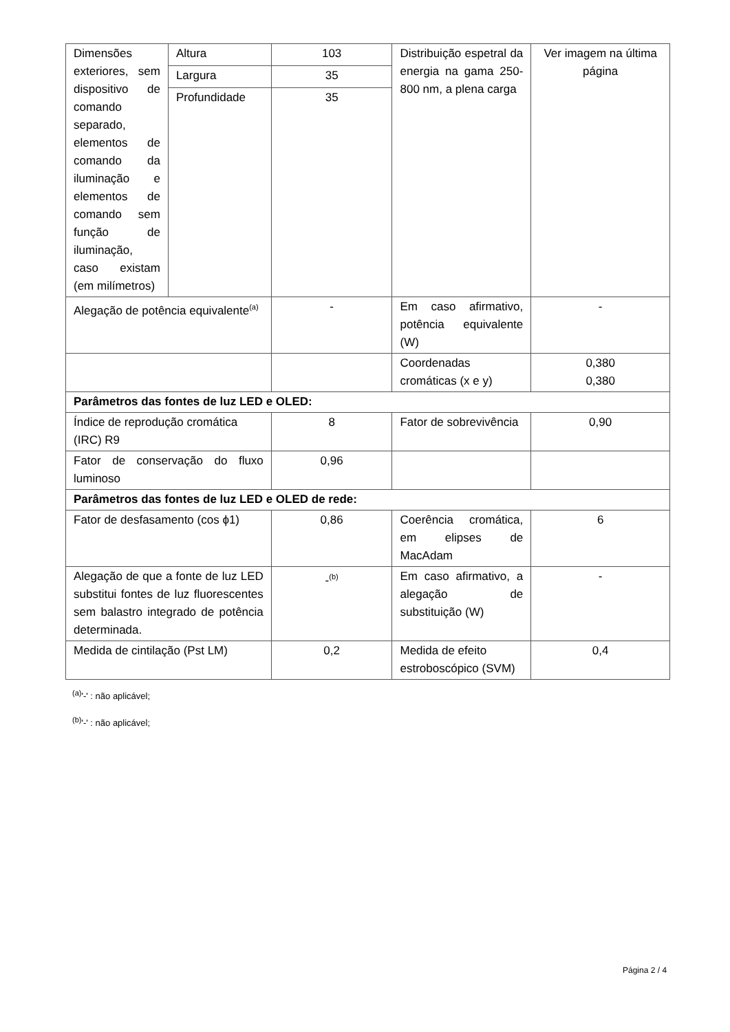| Dimensões exteriores, sem dispositivo de comando separado, elementos de comando da iluminação e elementos de comando sem função de iluminação, caso existam (em milímetros) | Altura | 103 | Distribuição espetral da energia na gama 250-800 nm, a plena carga | Ver imagem na última página |
| | Largura | 35 | | |
| | Profundidade | 35 | | |
| Alegação de potência equivalente<sup>(a)</sup> | | - | Em caso afirmativo, potência equivalente (W) | - |
| | | | Coordenadas cromáticas (x e y) | 0,380 0,380 |
| Parâmetros das fontes de luz LED e OLED: | | | | |
| Índice de reprodução cromática (IRC) R9 | | 8 | Fator de sobrevivência | 0,90 |
| Fator de conservação do fluxo luminoso | | 0,96 | | |
| Parâmetros das fontes de luz LED e OLED de rede: | | | | |
| Fator de desfasamento (cos ϕ1) | | 0,86 | Coerência cromática, em elipses de MacAdam | 6 |
| Alegação de que a fonte de luz LED substitui fontes de luz fluorescentes sem balastro integrado de potência determinada. | | -<sup>(b)</sup> | Em caso afirmativo, a alegação de substituição (W) | - |
| Medida de cintilação (Pst LM) | | 0,2 | Medida de efeito estroboscópico (SVM) | 0,4 |
<sup>(a)</sup> '-' : não aplicável;
<sup>(b)</sup> '-' : não aplicável;
Página 2 / 4